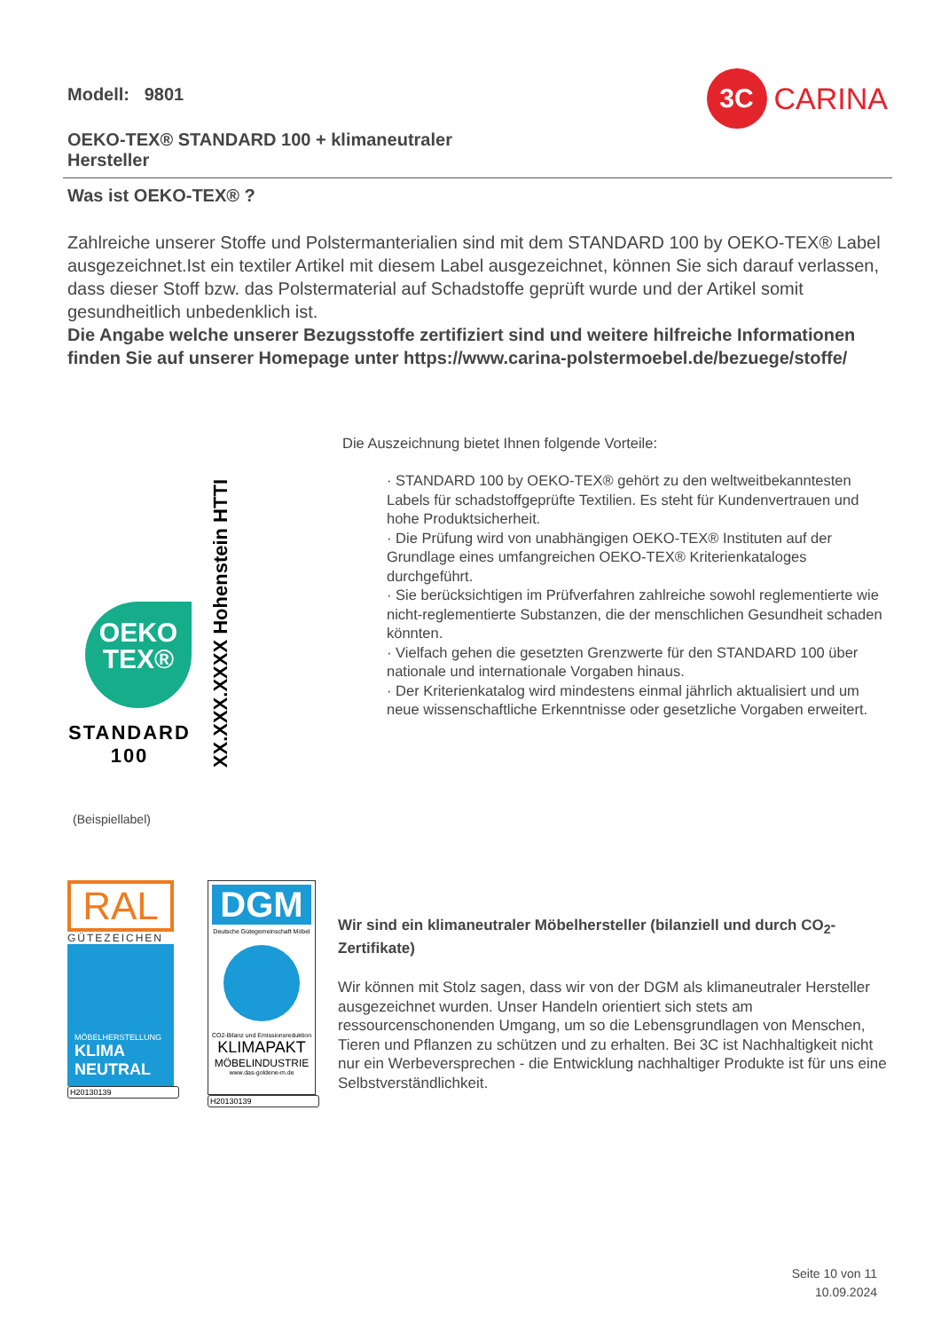3C
CARINA
Modell: 9801
OEKO-TEX® STANDARD 100 + klimaneutraler
Hersteller
Was ist OEKO-TEX® ?
Zahlreiche unserer Stoffe und Polstermanterialien sind mit dem STANDARD 100 by OEKO-TEX® Label ausgezeichnet.Ist ein textiler Artikel mit diesem Label ausgezeichnet, können Sie sich darauf verlassen, dass dieser Stoff bzw. das Polstermaterial auf Schadstoffe geprüft wurde und der Artikel somit gesundheitlich unbedenklich ist.
Die Angabe welche unserer Bezugsstoffe zertifiziert sind und weitere hilfreiche Informationen finden Sie auf unserer Homepage unter https://www.carina-polstermoebel.de/bezuege/stoffe/
OEKO
TEX®
STANDARD
100
XX.XXX.XXXX Hohenstein HTTI
(Beispiellabel)
Die Auszeichnung bietet Ihnen folgende Vorteile:
· STANDARD 100 by OEKO-TEX® gehört zu den weltweitbekanntesten Labels für schadstoffgeprüfte Textilien. Es steht für Kundenvertrauen und hohe Produktsicherheit.
· Die Prüfung wird von unabhängigen OEKO-TEX® Instituten auf der Grundlage eines umfangreichen OEKO-TEX® Kriterienkataloges durchgeführt.
· Sie berücksichtigen im Prüfverfahren zahlreiche sowohl reglementierte wie nicht-reglementierte Substanzen, die der menschlichen Gesundheit schaden könnten.
· Vielfach gehen die gesetzten Grenzwerte für den STANDARD 100 über nationale und internationale Vorgaben hinaus.
· Der Kriterienkatalog wird mindestens einmal jährlich aktualisiert und um neue wissenschaftliche Erkenntnisse oder gesetzliche Vorgaben erweitert.
RAL
GÜTEZEICHEN
MÖBELHERSTELLUNG
KLIMA
NEUTRAL
H20130139
DGM
Deutsche Gütegemeinschaft Möbel
CO2-Bilanz und Emissionsreduktion
KLIMAPAKT
MÖBELINDUSTRIE
www.das-goldene-m.de
H20130139
Wir sind ein klimaneutraler Möbelhersteller (bilanziell und durch CO<sub>2</sub>-Zertifikate)
Wir können mit Stolz sagen, dass wir von der DGM als klimaneutraler Hersteller ausgezeichnet wurden. Unser Handeln orientiert sich stets am ressourcenschonenden Umgang, um so die Lebensgrundlagen von Menschen, Tieren und Pflanzen zu schützen und zu erhalten. Bei 3C ist Nachhaltigkeit nicht nur ein Werbeversprechen - die Entwicklung nachhaltiger Produkte ist für uns eine Selbstverständlichkeit.
Seite 10 von 11
10.09.2024